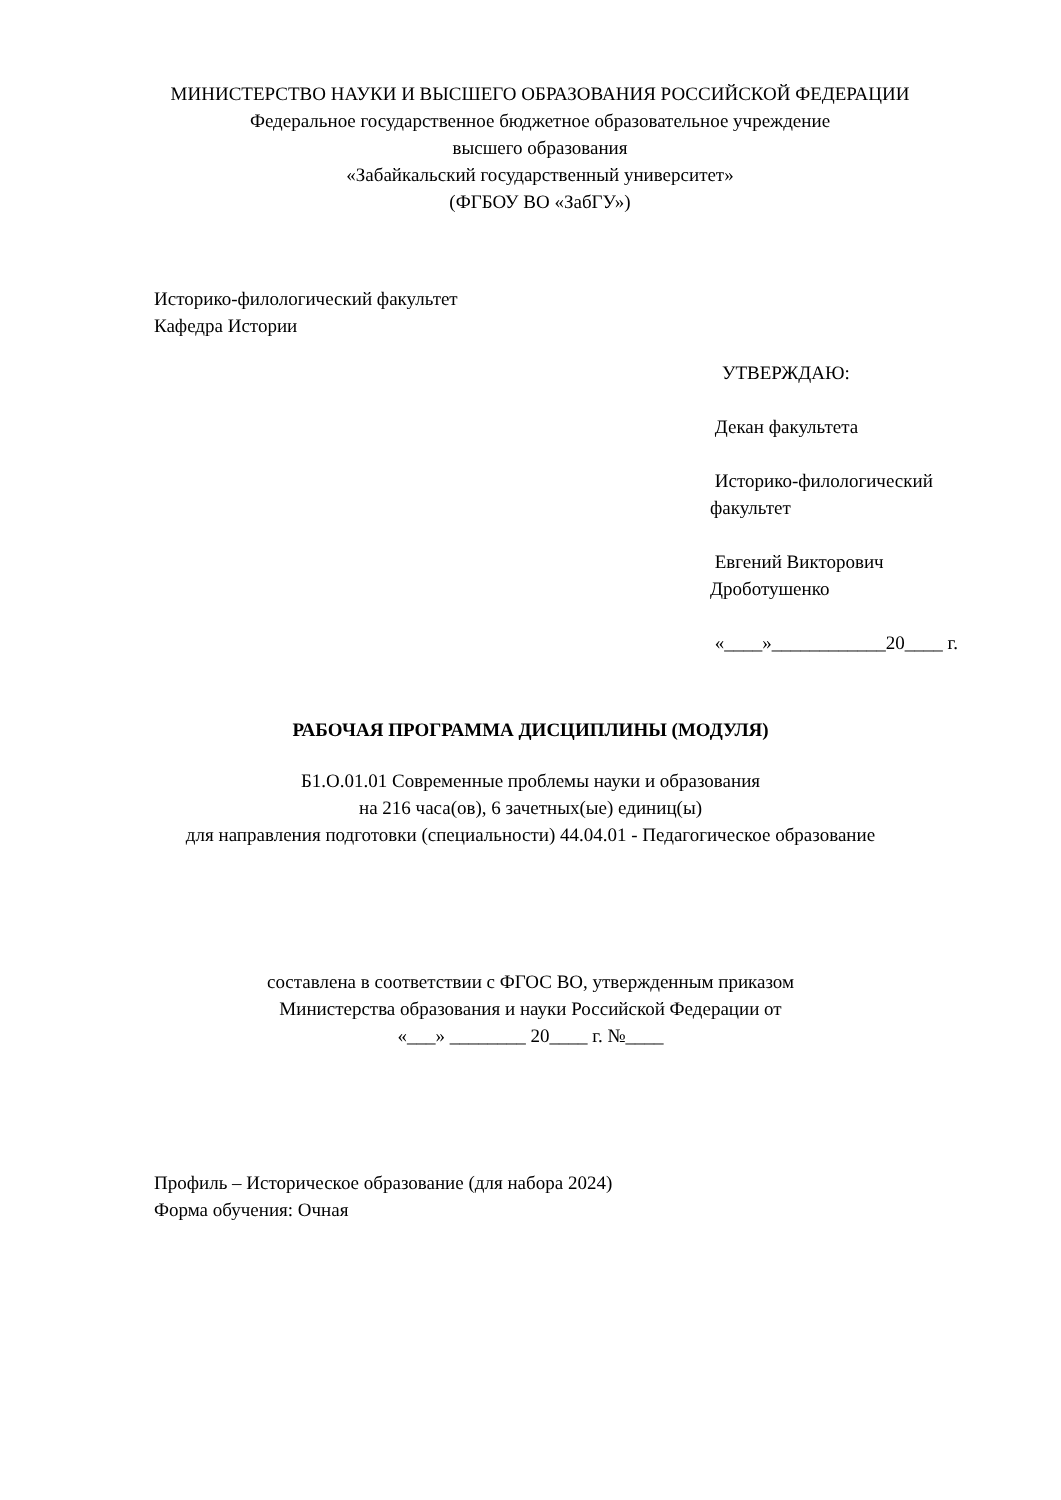МИНИСТЕРСТВО НАУКИ И ВЫСШЕГО ОБРАЗОВАНИЯ РОССИЙСКОЙ ФЕДЕРАЦИИ
Федеральное государственное бюджетное образовательное учреждение
высшего образования
«Забайкальский государственный университет»
(ФГБОУ ВО «ЗабГУ»)
Историко-филологический факультет
Кафедра Истории
УТВЕРЖДАЮ:
Декан факультета
Историко-филологический факультет
Евгений Викторович Дроботушенко
«____»____________20____ г.
РАБОЧАЯ ПРОГРАММА ДИСЦИПЛИНЫ (МОДУЛЯ)
Б1.О.01.01 Современные проблемы науки и образования
на 216 часа(ов), 6 зачетных(ые) единиц(ы)
для направления подготовки (специальности) 44.04.01 - Педагогическое образование
составлена в соответствии с ФГОС ВО, утвержденным приказом
Министерства образования и науки Российской Федерации от
«___» ________ 20____ г. №____
Профиль – Историческое образование (для набора 2024)
Форма обучения: Очная